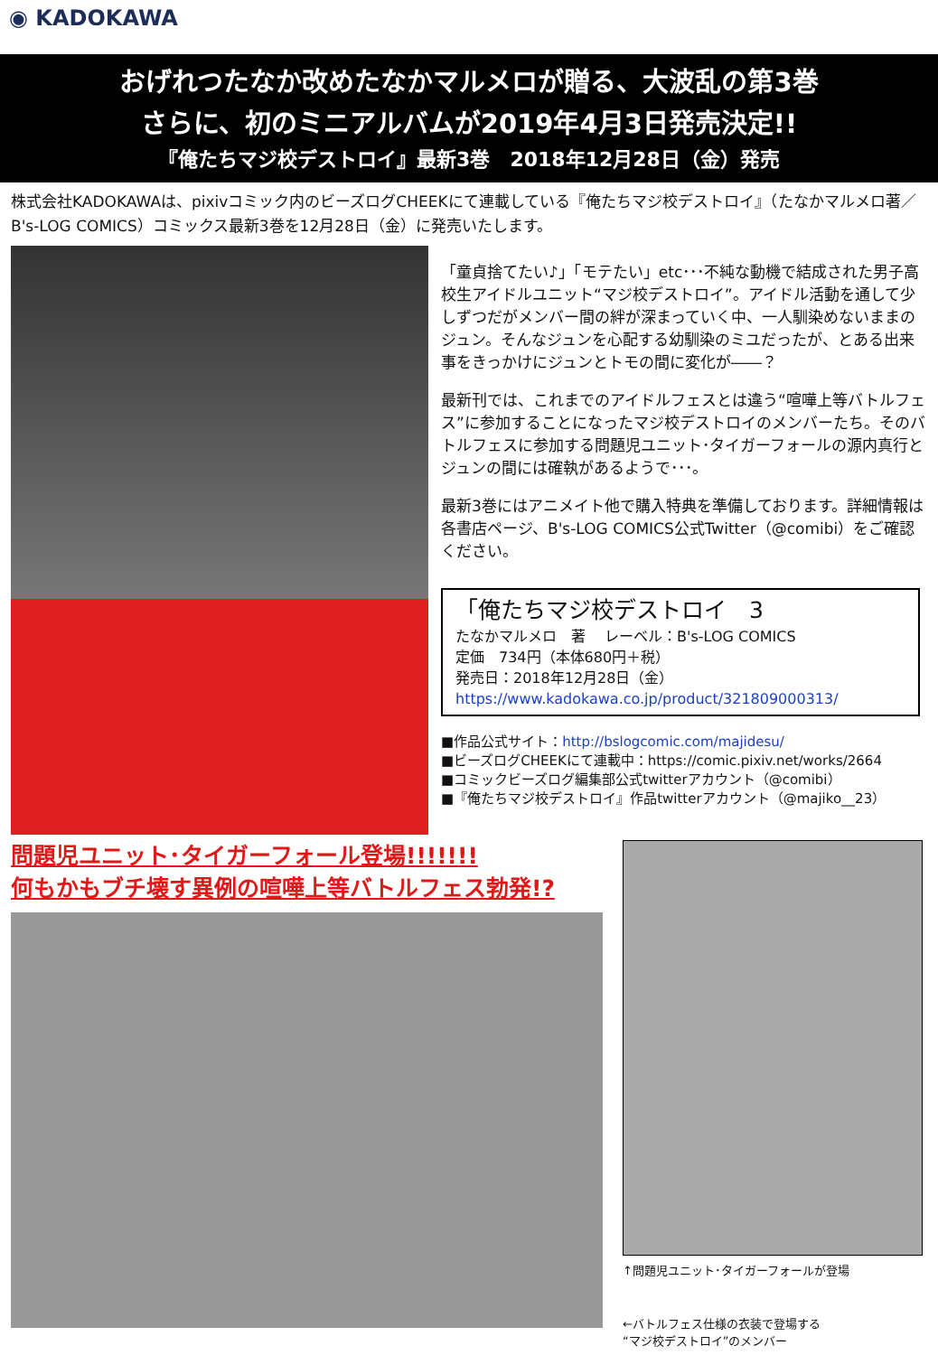◉ KADOKAWA
おげれつたなか改めたなかマルメロが贈る、大波乱の第3巻
さらに、初のミニアルバムが2019年4月3日発売決定!!
『俺たちマジ校デストロイ』最新3巻　2018年12月28日（金）発売
株式会社KADOKAWAは、pixivコミック内のビーズログCHEEKにて連載している『俺たちマジ校デストロイ』（たなかマルメロ著／B's-LOG COMICS）コミックス最新3巻を12月28日（金）に発売いたします。
「童貞捨てたい♪」「モテたい」etc･･･不純な動機で結成された男子高校生アイドルユニット“マジ校デストロイ”。アイドル活動を通して少しずつだがメンバー間の絆が深まっていく中、一人馴染めないままのジュン。そんなジュンを心配する幼馴染のミユだったが、とある出来事をきっかけにジュンとトモの間に変化が――？
最新刊では、これまでのアイドルフェスとは違う“喧嘩上等バトルフェス”に参加することになったマジ校デストロイのメンバーたち。そのバトルフェスに参加する問題児ユニット･タイガーフォールの源内真行とジュンの間には確執があるようで･･･。
最新3巻にはアニメイト他で購入特典を準備しております。詳細情報は各書店ページ、B's-LOG COMICS公式Twitter（@comibi）をご確認ください。
「俺たちマジ校デストロイ　3
たなかマルメロ　著　 レーベル：B's-LOG COMICS
定価　734円（本体680円＋税）
発売日：2018年12月28日（金）
https://www.kadokawa.co.jp/product/321809000313/
■作品公式サイト：http://bslogcomic.com/majidesu/
■ビーズログCHEEKにて連載中：https://comic.pixiv.net/works/2664
■コミックビーズログ編集部公式twitterアカウント（@comibi）
■『俺たちマジ校デストロイ』作品twitterアカウント（@majiko__23）
問題児ユニット･タイガーフォール登場!!!!!!!
何もかもブチ壊す異例の喧嘩上等バトルフェス勃発!?
↑問題児ユニット･タイガーフォールが登場
←バトルフェス仕様の衣装で登場する
“マジ校デストロイ”のメンバー